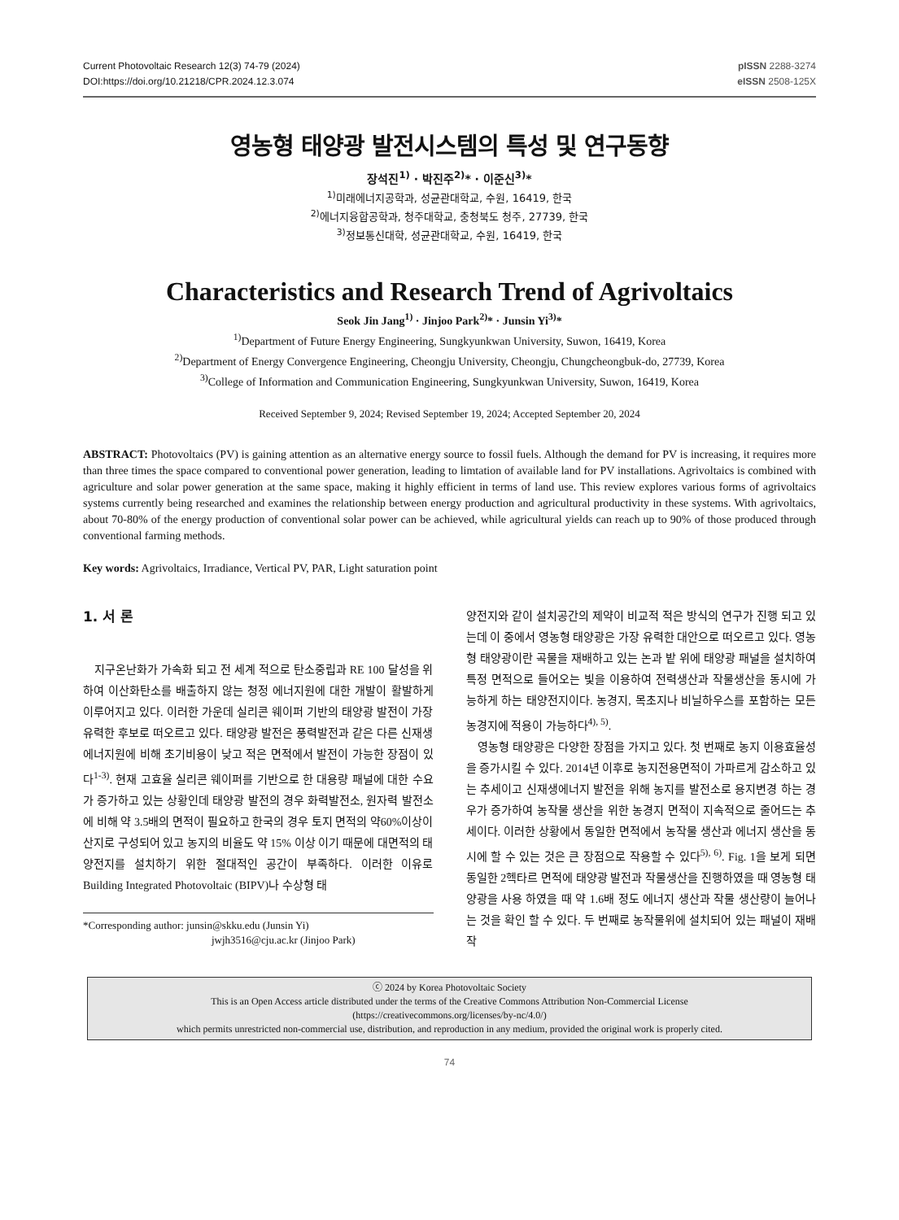Current Photovoltaic Research 12(3) 74-79 (2024)
DOI:https://doi.org/10.21218/CPR.2024.12.3.074
pISSN 2288-3274
eISSN 2508-125X
영농형 태양광 발전시스템의 특성 및 연구동향
장석진<sup>1)</sup> · 박진주<sup>2)</sup>* · 이준신<sup>3)</sup>*
<sup>1)</sup> 미래에너지공학과, 성균관대학교, 수원, 16419, 한국
<sup>2)</sup> 에너지융합공학과, 청주대학교, 충청북도 청주, 27739, 한국
<sup>3)</sup> 정보통신대학, 성균관대학교, 수원, 16419, 한국
Characteristics and Research Trend of Agrivoltaics
Seok Jin Jang<sup>1)</sup> · Jinjoo Park<sup>2)</sup>* · Junsin Yi<sup>3)</sup>*
<sup>1)</sup> Department of Future Energy Engineering, Sungkyunkwan University, Suwon, 16419, Korea
<sup>2)</sup> Department of Energy Convergence Engineering, Cheongju University, Cheongju, Chungcheongbuk-do, 27739, Korea
<sup>3)</sup> College of Information and Communication Engineering, Sungkyunkwan University, Suwon, 16419, Korea
Received September 9, 2024; Revised September 19, 2024; Accepted September 20, 2024
ABSTRACT: Photovoltaics (PV) is gaining attention as an alternative energy source to fossil fuels. Although the demand for PV is increasing, it requires more than three times the space compared to conventional power generation, leading to limtation of available land for PV installations. Agrivoltaics is combined with agriculture and solar power generation at the same space, making it highly efficient in terms of land use. This review explores various forms of agrivoltaics systems currently being researched and examines the relationship between energy production and agricultural productivity in these systems. With agrivoltaics, about 70-80% of the energy production of conventional solar power can be achieved, while agricultural yields can reach up to 90% of those produced through conventional farming methods.
Key words: Agrivoltaics, Irradiance, Vertical PV, PAR, Light saturation point
1. 서 론
지구온난화가 가속화 되고 전 세계 적으로 탄소중립과 RE 100 달성을 위하여 이산화탄소를 배출하지 않는 청정 에너지원에 대한 개발이 활발하게 이루어지고 있다. 이러한 가운데 실리콘 웨이퍼 기반의 태양광 발전이 가장 유력한 후보로 떠오르고 있다. 태양광 발전은 풍력발전과 같은 다른 신재생 에너지원에 비해 초기비용이 낮고 적은 면적에서 발전이 가능한 장점이 있다<sup>1-3)</sup>. 현재 고효율 실리콘 웨이퍼를 기반으로 한 대용량 패널에 대한 수요가 증가하고 있는 상황인데 태양광 발전의 경우 화력발전소, 원자력 발전소에 비해 약 3.5배의 면적이 필요하고 한국의 경우 토지 면적의 약60%이상이 산지로 구성되어 있고 농지의 비율도 약 15% 이상 이기 때문에 대면적의 태양전지를 설치하기 위한 절대적인 공간이 부족하다. 이러한 이유로 Building Integrated Photovoltaic (BIPV)나 수상형 태
*Corresponding author: junsin@skku.edu (Junsin Yi)
jwjh3516@cju.ac.kr (Jinjoo Park)
양전지와 같이 설치공간의 제약이 비교적 적은 방식의 연구가 진행 되고 있는데 이 중에서 영농형 태양광은 가장 유력한 대안으로 떠오르고 있다. 영농형 태양광이란 곡물을 재배하고 있는 논과 밭 위에 태양광 패널을 설치하여 특정 면적으로 들어오는 빛을 이용하여 전력생산과 작물생산을 동시에 가능하게 하는 태양전지이다. 농경지, 목초지나 비닐하우스를 포함하는 모든 농경지에 적용이 가능하다<sup>4), 5)</sup>.
영농형 태양광은 다양한 장점을 가지고 있다. 첫 번째로 농지 이용효율성을 증가시킬 수 있다. 2014년 이후로 농지전용면적이 가파르게 감소하고 있는 추세이고 신재생에너지 발전을 위해 농지를 발전소로 용지변경 하는 경우가 증가하여 농작물 생산을 위한 농경지 면적이 지속적으로 줄어드는 추세이다. 이러한 상황에서 동일한 면적에서 농작물 생산과 에너지 생산을 동시에 할 수 있는 것은 큰 장점으로 작용할 수 있다<sup>5), 6)</sup>. Fig. 1을 보게 되면 동일한 2헥타르 면적에 태양광 발전과 작물생산을 진행하였을 때 영농형 태양광을 사용 하였을 때 약 1.6배 정도 에너지 생산과 작물 생산량이 늘어나는 것을 확인 할 수 있다. 두 번째로 농작물위에 설치되어 있는 패널이 재배 작
ⓒ 2024 by Korea Photovoltaic Society
This is an Open Access article distributed under the terms of the Creative Commons Attribution Non-Commercial License
(https://creativecommons.org/licenses/by-nc/4.0/)
which permits unrestricted non-commercial use, distribution, and reproduction in any medium, provided the original work is properly cited.
74